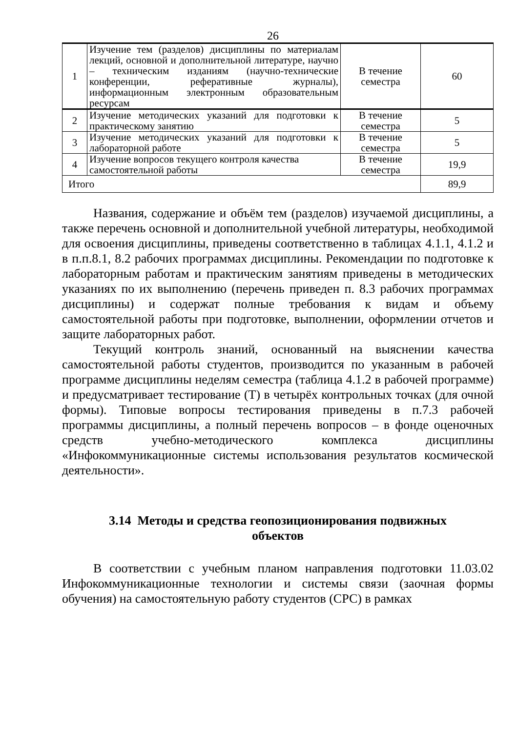26
| 1 | Изучение тем (разделов) дисциплины по материалам лекций, основной и дополнительной литературе, научно – техническим изданиям (научно-технические конференции, реферативные журналы), информационным электронным образовательным ресурсам | В течение семестра | 60 |
| 2 | Изучение методических указаний для подготовки к практическому занятию | В течение семестра | 5 |
| 3 | Изучение методических указаний для подготовки к лабораторной работе | В течение семестра | 5 |
| 4 | Изучение вопросов текущего контроля качества самостоятельной работы | В течение семестра | 19,9 |
| Итого | | | 89,9 |
Названия, содержание и объём тем (разделов) изучаемой дисциплины, а также перечень основной и дополнительной учебной литературы, необходимой для освоения дисциплины, приведены соответственно в таблицах 4.1.1, 4.1.2 и в п.п.8.1, 8.2 рабочих программах дисциплины. Рекомендации по подготовке к лабораторным работам и практическим занятиям приведены в методических указаниях по их выполнению (перечень приведен п. 8.3 рабочих программах дисциплины) и содержат полные требования к видам и объему самостоятельной работы при подготовке, выполнении, оформлении отчетов и защите лабораторных работ.
Текущий контроль знаний, основанный на выяснении качества самостоятельной работы студентов, производится по указанным в рабочей программе дисциплины неделям семестра (таблица 4.1.2 в рабочей программе) и предусматривает тестирование (Т) в четырёх контрольных точках (для очной формы). Типовые вопросы тестирования приведены в п.7.3 рабочей программы дисциплины, а полный перечень вопросов – в фонде оценочных средств учебно-методического комплекса дисциплины «Инфокоммуникационные системы использования результатов космической деятельности».
3.14 Методы и средства геопозиционирования подвижных объектов
В соответствии с учебным планом направления подготовки 11.03.02 Инфокоммуникационные технологии и системы связи (заочная формы обучения) на самостоятельную работу студентов (СРС) в рамках